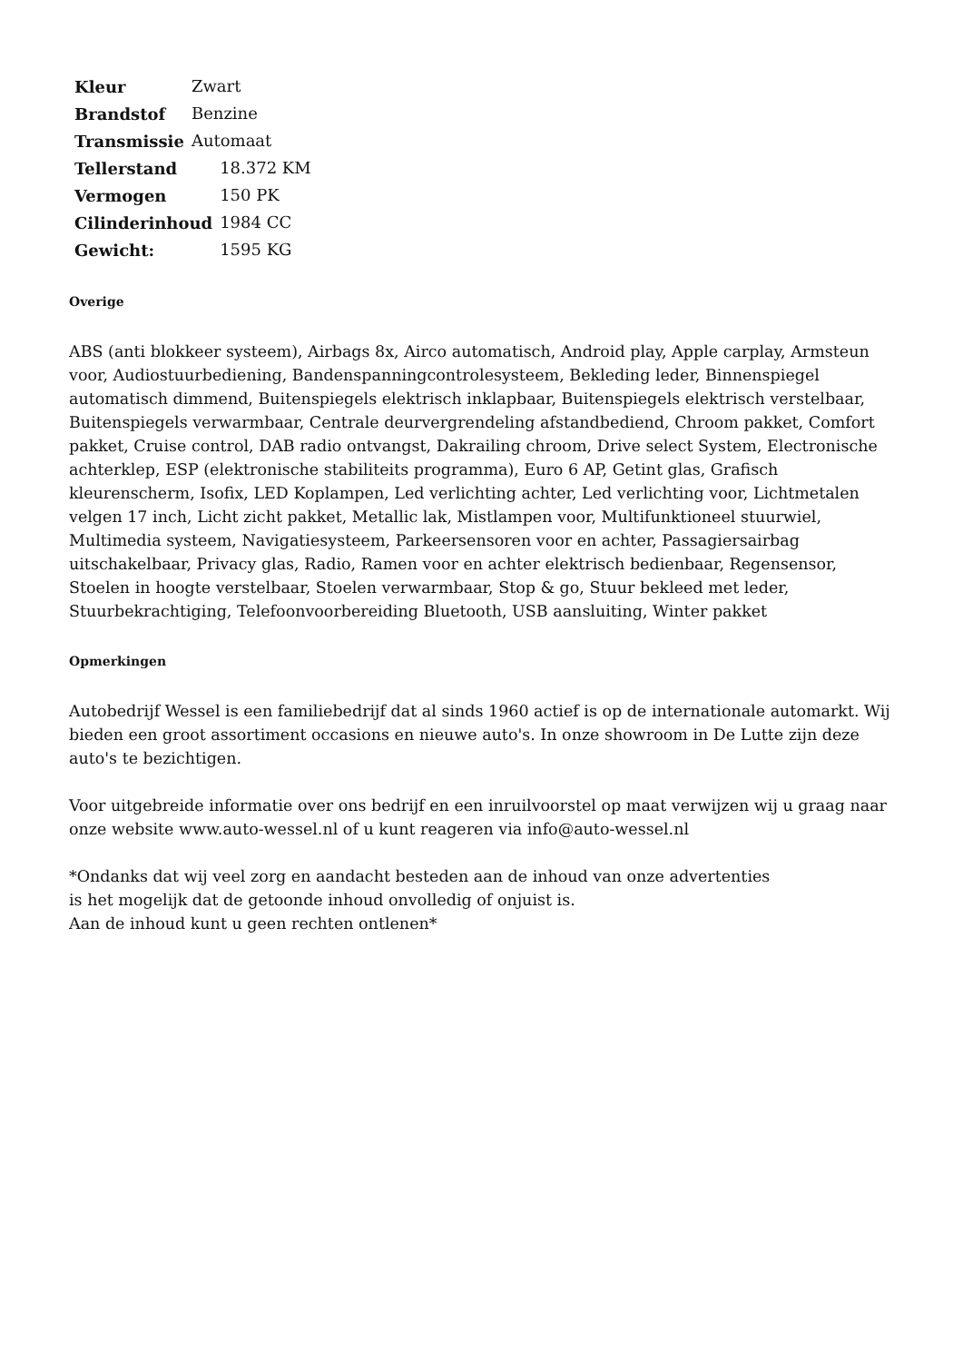| Kleur | Zwart |
| Brandstof | Benzine |
| Transmissie | Automaat |
| Tellerstand | 18.372 KM |
| Vermogen | 150 PK |
| Cilinderinhoud | 1984 CC |
| Gewicht: | 1595 KG |
Overige
ABS (anti blokkeer systeem), Airbags 8x, Airco automatisch, Android play, Apple carplay, Armsteun voor, Audiostuurbediening, Bandenspanningcontrolesysteem, Bekleding leder, Binnenspiegel automatisch dimmend, Buitenspiegels elektrisch inklapbaar, Buitenspiegels elektrisch verstelbaar, Buitenspiegels verwarmbaar, Centrale deurvergrendeling afstandbediend, Chroom pakket, Comfort pakket, Cruise control, DAB radio ontvangst, Dakrailing chroom, Drive select System, Electronische achterklep, ESP (elektronische stabiliteits programma), Euro 6 AP, Getint glas, Grafisch kleurenscherm, Isofix, LED Koplampen, Led verlichting achter, Led verlichting voor, Lichtmetalen velgen 17 inch, Licht zicht pakket, Metallic lak, Mistlampen voor, Multifunktioneel stuurwiel, Multimedia systeem, Navigatiesysteem, Parkeersensoren voor en achter, Passagiersairbag uitschakelbaar, Privacy glas, Radio, Ramen voor en achter elektrisch bedienbaar, Regensensor, Stoelen in hoogte verstelbaar, Stoelen verwarmbaar, Stop & go, Stuur bekleed met leder, Stuurbekrachtiging, Telefoonvoorbereiding Bluetooth, USB aansluiting, Winter pakket
Opmerkingen
Autobedrijf Wessel is een familiebedrijf dat al sinds 1960 actief is op de internationale automarkt. Wij bieden een groot assortiment occasions en nieuwe auto's. In onze showroom in De Lutte zijn deze auto's te bezichtigen.
Voor uitgebreide informatie over ons bedrijf en een inruilvoorstel op maat verwijzen wij u graag naar onze website www.auto-wessel.nl of u kunt reageren via info@auto-wessel.nl
*Ondanks dat wij veel zorg en aandacht besteden aan de inhoud van onze advertenties
is het mogelijk dat de getoonde inhoud onvolledig of onjuist is.
Aan de inhoud kunt u geen rechten ontlenen*